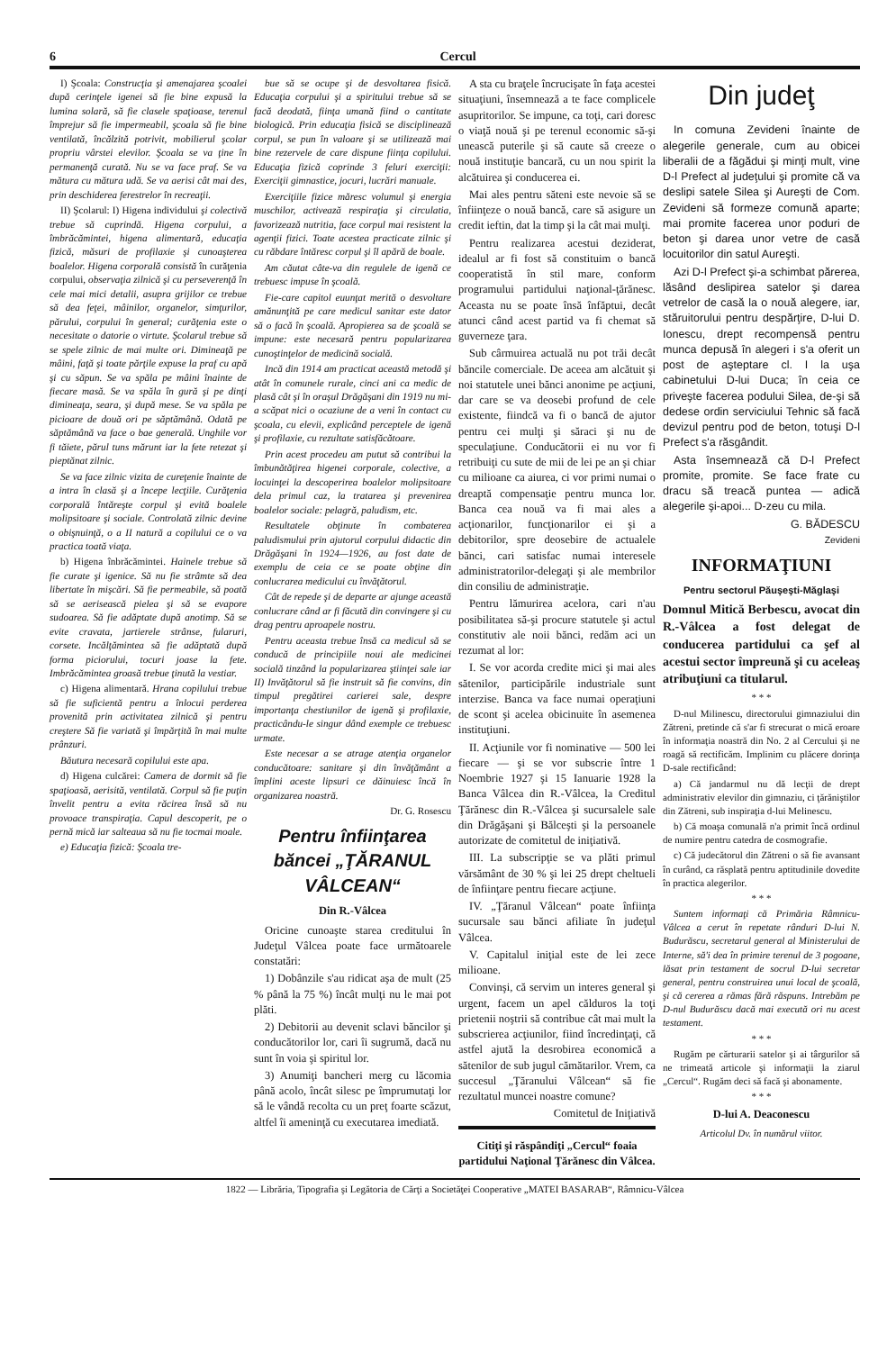6 Cercul
I) Şcoala: Construcţia şi amenajarea şcoalei după cerinţele igenei să fie bine expusă la lumina solară, să fie clasele spaţioase, terenul împrejur să fie impermeabil, şcoala să fie bine ventilată, încălzită potrivit, mobilierul şcolar propriu vârstei elevilor. Şcoala se va ţine în permanenţă curată. Nu se va face praf. Se va mătura cu mătura udă. Se va aerisi cât mai des, prin deschiderea ferestrelor în recreaţii.
II) Şcolarul: I) Higena individului şi colectivă trebue să cuprindă. Higena corpului, a îmbrăcămintei, higena alimentară, educaţia fizică, măsuri de profilaxie şi cunoaşterea boalelor. Higena corporală consistă în curăţenia corpului, observaţia zilnică şi cu perseverenţă în cele mai mici detalii, asupra grijilor ce trebue să dea feţei, mâinilor, organelor, simţurilor, părului, corpului în general; curăţenia este o necesitate o datorie o virtute. Şcolarul trebue să se spele zilnic de mai multe ori. Dimineaţă pe mâini, faţă şi toate părţile expuse la praf cu apă şi cu săpun. Se va spăla pe mâini înainte de fiecare masă. Se va spăla în gură şi pe dinţi dimineaţa, seara, şi după mese. Se va spăla pe picioare de două ori pe săptămână. Odată pe săptămână va face o bae generală. Unghile vor fi tăiete, părul tuns mărunt iar la fete retezat şi pieptănat zilnic.
Se va face zilnic vizita de cureţenie înainte de a intra în clasă şi a începe lecţiile. Curăţenia corporală întăreşte corpul şi evită boalele molipsitoare şi sociale. Controlată zilnic devine o obişnuinţă, o a II natură a copilului ce o va practica toată viaţa.
b) Higena înbrăcămintei. Hainele trebue să fie curate şi igenice. Să nu fie strâmte să dea libertate în mişcări. Să fie permeabile, să poată să se aerisească pielea şi să se evapore sudoarea. Să fie adăptate după anotimp. Să se evite cravata, jartierele strânse, fularuri, corsete. Incălţămintea să fie adăptată după forma piciorului, tocuri joase la fete. Imbrăcămintea groasă trebue ţinută la vestiar.
c) Higena alimentară. Hrana copilului trebue să fie suficientă pentru a înlocui perderea provenită prin activitatea zilnică şi pentru creştere Să fie variată şi împărţită în mai multe prânzuri.
Băutura necesară copilului este apa.
d) Higena culcărei: Camera de dormit să fie spaţioasă, aerisită, ventilată. Corpul să fie puţin învelit pentru a evita răcirea însă să nu provoace transpiraţia. Capul descoperit, pe o pernă mică iar salteaua să nu fie tocmai moale.
e) Educaţia fizică: Şcoala tre-
bue să se ocupe şi de desvoltarea fisică. Educaţia corpului şi a spiritului trebue să se facă deodată, fiinţa umană fiind o cantitate biologică. Prin educaţia fisică se disciplinează corpul, se pun în valoare şi se utilizează mai bine rezervele de care dispune fiinţa copilului. Educaţia fizică coprinde 3 feluri exerciţii: Exerciţii gimnastice, jocuri, lucrări manuale.
Exerciţiile fizice măresc volumul şi energia muschilor, activează respiraţia şi circulatia, favorizează nutritia, face corpul mai resistent la agenţii fizici. Toate acestea practicate zilnic şi cu răbdare întăresc corpul şi îl apără de boale.
Am căutat câte-va din regulele de igenă ce trebuesc impuse în şcoală.
Fie-care capitol euunţat merită o desvoltare amănunţită pe care medicul sanitar este dator să o facă în şcoală. Apropierea sa de şcoală se impune: este necesară pentru popularizarea cunoştinţelor de medicină socială.
Incă din 1914 am practicat această metodă şi atât în comunele rurale, cinci ani ca medic de plasă cât şi în oraşul Drăgăşani din 1919 nu mi-a scăpat nici o ocaziune de a veni în contact cu şcoala, cu elevii, explicând perceptele de igenă şi profilaxie, cu rezultate satisfăcătoare.
Prin acest procedeu am putut să contribui la îmbunătăţirea higenei corporale, colective, a locuinţei la descoperirea boalelor molipsitoare dela primul caz, la tratarea şi prevenirea boalelor sociale: pelagră, paludism, etc.
Resultatele obţinute în combaterea paludismului prin ajutorul corpului didactic din Drăgăşani în 1924—1926, au fost date de exemplu de ceia ce se poate obţine din conlucrarea medicului cu învăţătorul.
Cât de repede şi de departe ar ajunge această conlucrare când ar fi făcută din convingere şi cu drag pentru aproapele nostru.
Pentru aceasta trebue însă ca medicul să se conducă de principiile noui ale medicinei socială tinzând la popularizarea ştiinţei sale iar II) Invăţătorul să fie instruit să fie convins, din timpul pregătirei carierei sale, despre importanţa chestiunilor de igenă şi profilaxie, practicându-le singur dând exemple ce trebuesc urmate.
Este necesar a se atrage atenţia organelor conducătoare: sanitare şi din învăţământ a împlini aceste lipsuri ce dăinuiesc încă în organizarea noastră.
Dr. G. Rosescu
Pentru înfiinţarea băncei „ŢĂRANUL VÂLCEAN“
Din R.-Vâlcea
Oricine cunoaşte starea creditului în Judeţul Vâlcea poate face următoarele constatări:
1) Dobânzile s'au ridicat aşa de mult (25 % până la 75 %) încât mulţi nu le mai pot plăti.
2) Debitorii au devenit sclavi băncilor şi conducătorilor lor, cari îi sugrumă, dacă nu sunt în voia şi spiritul lor.
3) Anumiţi bancheri merg cu lăcomia până acolo, încât silesc pe împrumutaţi lor să le vândă recolta cu un preţ foarte scăzut, altfel îi ameninţă cu executarea imediată.
A sta cu braţele încrucişate în faţa acestei situaţiuni, însemnează a te face complicele asupritorilor. Se impune, ca toţi, cari doresc o viaţă nouă şi pe terenul economic să-şi unească puterile şi să caute să creeze o nouă instituţie bancară, cu un nou spirit la alcătuirea şi conducerea ei.
Mai ales pentru săteni este nevoie să se înfiinţeze o nouă bancă, care să asigure un credit ieftin, dat la timp şi la cât mai mulţi.
Pentru realizarea acestui deziderat, idealul ar fi fost să constituim o bancă cooperatistă în stil mare, conform programului partidului naţional-ţărănesc. Aceasta nu se poate însă înfăptui, decât atunci când acest partid va fi chemat să guverneze ţara.
Sub cârmuirea actuală nu pot trăi decât băncile comerciale. De aceea am alcătuit şi noi statutele unei bănci anonime pe acţiuni, dar care se va deosebi profund de cele existente, fiindcă va fi o bancă de ajutor pentru cei mulţi şi săraci şi nu de speculaţiune. Conducătorii ei nu vor fi retribuiţi cu sute de mii de lei pe an şi chiar cu milioane ca aiurea, ci vor primi numai o dreaptă compensaţie pentru munca lor. Banca cea nouă va fi mai ales a acţionarilor, funcţionarilor ei şi a debitorilor, spre deosebire de actualele bănci, cari satisfac numai interesele administratorilor-delegaţi şi ale membrilor din consiliu de administraţie.
Pentru lămurirea acelora, cari n'au posibilitatea să-şi procure statutele şi actul constitutiv ale noii bănci, redăm aci un rezumat al lor:
I. Se vor acorda credite mici şi mai ales sătenilor, participările industriale sunt interzise. Banca va face numai operaţiuni de scont şi acelea obicinuite în asemenea instituţiuni.
II. Acţiunile vor fi nominative — 500 lei fiecare — şi se vor subscrie între 1 Noembrie 1927 şi 15 Ianuarie 1928 la Banca Vâlcea din R.-Vâlcea, la Creditul Ţărănesc din R.-Vâlcea şi sucursalele sale din Drăgăşani şi Bălceşti şi la persoanele autorizate de comitetul de iniţiativă.
III. La subscripţie se va plăti primul vărsământ de 30 % şi lei 25 drept cheltueli de înfiinţare pentru fiecare acţiune.
IV. „Ţăranul Vâlcean“ poate înfiinţa sucursale sau bănci afiliate în judeţul Vâlcea.
V. Capitalul iniţial este de lei zece milioane.
Convinşi, că servim un interes general şi urgent, facem un apel călduros la toţi prietenii noştrii să contribue cât mai mult la subscrierea acţiunilor, fiind încredinţaţi, că astfel ajută la desrobirea economică a sătenilor de sub jugul cămătarilor. Vrem, ca succesul „Ţăranului Vâlcean“ să fie rezultatul muncei noastre comune?
Comitetul de Iniţiativă
Citiţi şi răspândiţi „Cercul“ foaia partidului Naţional Ţărănesc din Vâlcea.
Din judeţ
In comuna Zevideni înainte de alegerile generale, cum au obicei liberalii de a făgădui şi minţi mult, vine D-l Prefect al judeţului şi promite că va deslipi satele Silea şi Aureşti de Com. Zevideni să formeze comună aparte; mai promite facerea unor poduri de beton şi darea unor vetre de casă locuitorilor din satul Aureşti.
Azi D-l Prefect şi-a schimbat părerea, lăsând deslipirea satelor şi darea vetrelor de casă la o nouă alegere, iar, stăruitorului pentru despărţire, D-lui D. Ionescu, drept recompensă pentru munca depusă în alegeri i s'a oferit un post de aşteptare cl. I la uşa cabinetului D-lui Duca; în ceia ce priveşte facerea podului Silea, de-şi să dedese ordin serviciului Tehnic să facă devizul pentru pod de beton, totuşi D-l Prefect s'a răsgândit.
Asta însemnează că D-l Prefect promite, promite. Se face frate cu dracu să treacă puntea — adică alegerile şi-apoi... D-zeu cu mila.
G. BĂDESCU
Zevideni
INFORMAŢIUNI
Pentru sectorul Păuşeşti-Măglaşi
Domnul Mitică Berbescu, avocat din R.-Vâlcea a fost delegat de conducerea partidului ca şef al acestui sector împreună şi cu aceleaş atribuţiuni ca titularul.
* * *
D-nul Milinescu, directorului gimnaziului din Zătreni, pretinde că s'ar fi strecurat o mică eroare în informaţia noastră din No. 2 al Cercului şi ne roagă să rectificăm. Implinim cu plăcere dorinţa D-sale rectificând:
a) Că jandarmul nu dă lecţii de drept administrativ elevilor din gimnaziu, ci ţărăniştilor din Zătreni, sub inspiraţia d-lui Melinescu.
b) Că moaşa comunală n'a primit încă ordinul de numire pentru catedra de cosmografie.
c) Că judecătorul din Zătreni o să fie avansant în curând, ca răsplată pentru aptitudinile dovedite în practica alegerilor.
* * *
Suntem informaţi că Primăria Râmnicu-Vâlcea a cerut în repetate rânduri D-lui N. Budurăscu, secretarul general al Ministerului de Interne, să'i dea în primire terenul de 3 pogoane, lăsat prin testament de socrul D-lui secretar general, pentru construirea unui local de şcoală, şi că cererea a rămas fără răspuns. Intrebăm pe D-nul Budurăscu dacă mai execută ori nu acest testament.
* * *
Rugăm pe cărturarii satelor şi ai târgurilor să ne trimeată articole şi informaţii la ziarul „Cercul“. Rugăm deci să facă şi abonamente.
* * *
D-lui A. Deaconescu
Articolul Dv. în numărul viitor.
1822 — Librăria, Tipografia şi Legătoria de Cărţi a Societăţei Cooperative „MATEI BASARAB“, Râmnicu-Vâlcea